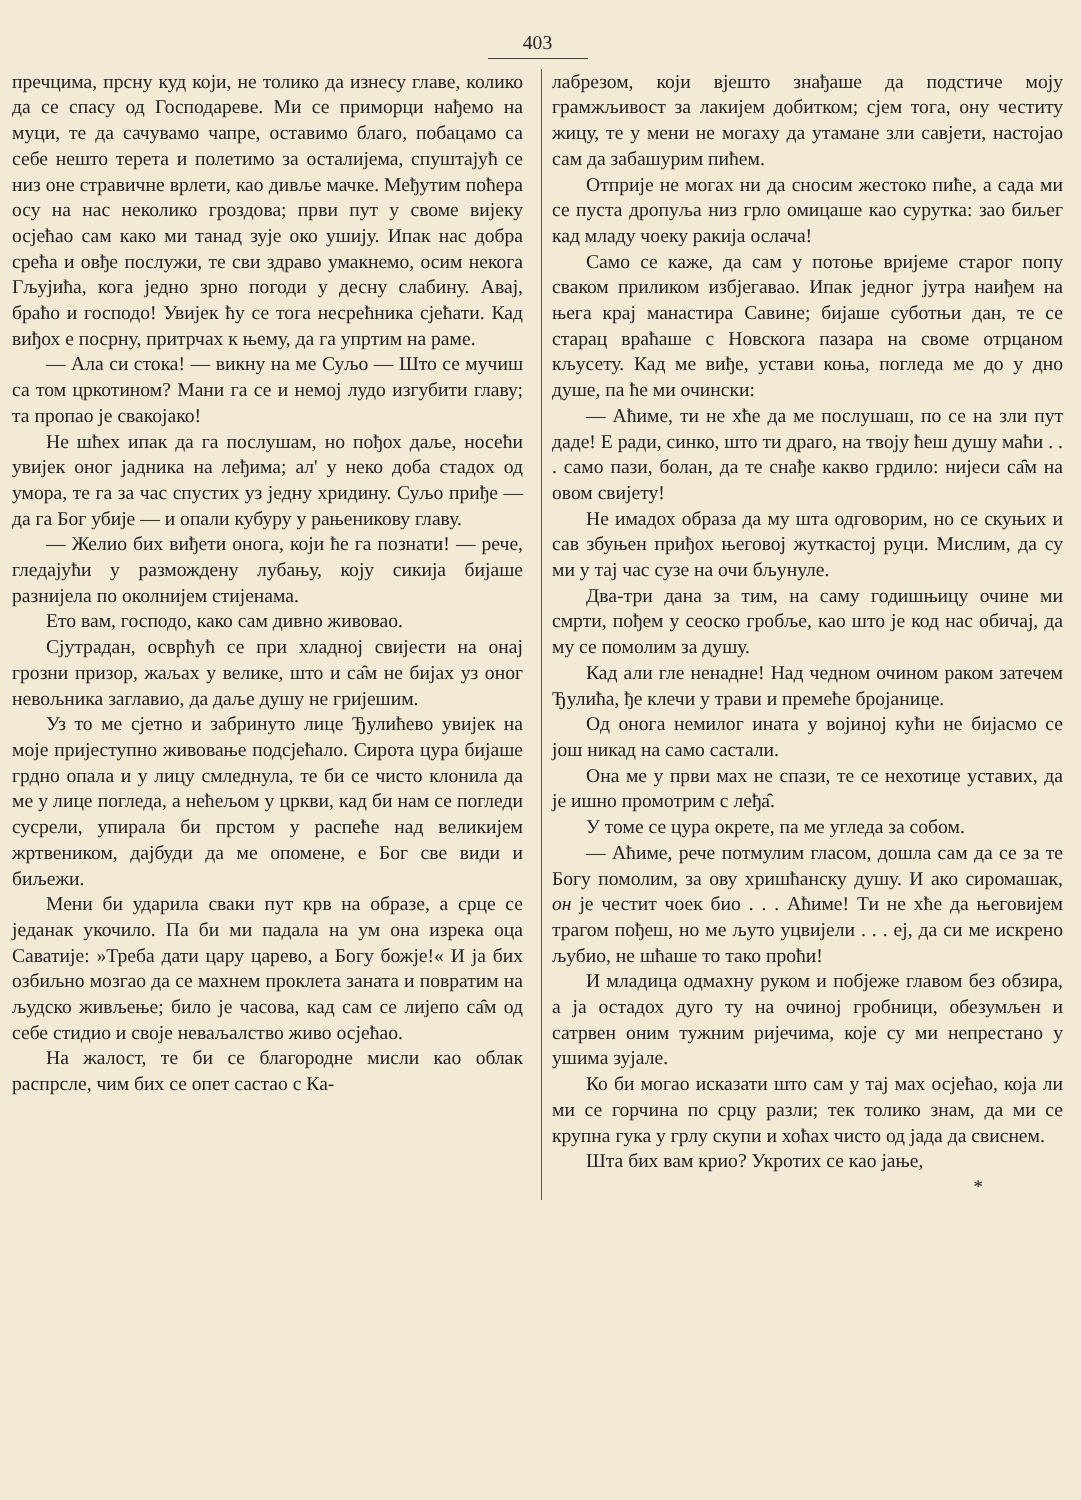403
пречцима, прсну куд који, не толико да изнесу главе, колико да се спасу од Господареве. Ми се приморци нађемо на муци, те да сачувамо чапре, оставимо благо, побацамо са себе нешто терета и полетимо за осталијема, спуштајућ се низ оне стравичне врлети, као дивље мачке. Међутим поћера осу на нас неколико гроздова; први пут у своме вијеку осјећао сам како ми танад зује око ушију. Ипак нас добра срећа и овђе послужи, те сви здраво умакнемо, осим некога Гљујића, кога једно зрно погоди у десну слабину. Авај, браћо и господо! Увијек ћу се тога несрећника сјећати. Кад виђох е посрну, притрчах к њему, да га упртим на раме.
— Ала си стока! — викну на ме Суљо — Што се мучиш са том цркотином? Мани га се и немој лудо изгубити главу; та пропао је свакојако!
Не шћех ипак да га послушам, но пођох даље, носећи увијек оног јадника на леђима; ал' у неко доба стадох од умора, те га за час спустих уз једну хридину. Суљо приђе — да га Бог убије — и опали кубуру у рањеникову главу.
— Желио бих виђети онога, који ће га познати! — рече, гледајући у размождену лубању, коју сикија бијаше разнијела по околнијем стијенама.
Ето вам, господо, како сам дивно живовао.
Сјутрадан, осврћућ се при хладној свијести на онај грозни призор, жаљах у велике, што и са̑м не бијах уз оног невољника заглавио, да даље душу не гријешим.
Уз то ме сјетно и забринуто лице Ђулићево увијек на моје пријеступно живовање подсјећало. Сирота цура бијаше грдно опала и у лицу смледнула, те би се чисто клонила да ме у лице погледа, а нећељом у цркви, кад би нам се погледи сусрели, упирала би прстом у распеће над великијем жртвеником, дајбуди да ме опомене, е Бог све види и биљежи.
Мени би ударила сваки пут крв на образе, а срце се једанак укочило. Па би ми падала на ум она изрека оца Саватије: »Треба дати цару царево, а Богу божје!« И ја бих озбиљно мозгао да се махнем проклета заната и повратим на људско живљење; било је часова, кад сам се лијепо са̑м од себе стидио и своје неваљалство живо осјећао.
На жалост, те би се благородне мисли као облак распрсле, чим бих се опет састао с Ка-
лабрезом, који вјешто знађаше да подстиче моју грамжљивост за лакијем добитком; сјем тога, ону честиту жицу, те у мени не могаху да утамане зли савјети, настојао сам да забашурим пићем.
Отприје не могах ни да сносим жестоко пиће, а сада ми се пуста дропуља низ грло омицаше као сурутка: зао биљег кад младу чоеку ракија ослача!
Само се каже, да сам у потоње вријеме старог попу сваком приликом избјегавао. Ипак једног јутра наиђем на њега крај манастира Савине; бијаше суботњи дан, те се старац враћаше с Новскога пазара на своме отрцаном кљусету. Кад ме виђе, устави коња, погледа ме до у дно душе, па ће ми очински:
— Аћиме, ти не хће да ме послушаш, по се на зли пут даде! Е ради, синко, што ти драго, на твоју ћеш душу маћи . . . само пази, болан, да те снађе какво грдило: нијеси са̑м на овом свијету!
Не имадох образа да му шта одговорим, но се скуњих и сав збуњен приђох његовој жуткастој руци. Мислим, да су ми у тај час сузе на очи бљунуле.
Два-три дана за тим, на саму годишњицу очине ми смрти, пођем у сеоско гробље, као што је код нас обичај, да му се помолим за душу.
Кад али гле ненадне! Над чедном очином раком затечем Ђулића, ђе клечи у трави и премеће бројанице.
Од онога немилог ината у војиној кући не бијасмо се још никад на само састали.
Она ме у први мах не спази, те се нехотице уставих, да је ишно промотрим с леђа̑.
У томе се цура окрете, па ме угледа за собом.
— Аћиме, рече потмулим гласом, дошла сам да се за те Богу помолим, за ову хришћанску душу. И ако сиромашак, он је честит чоек био . . . Аћиме! Ти не хће да његовијем трагом пођеш, но ме љуто уцвијели . . . еј, да си ме искрено љубио, не шћаше то тако проћи!
И младица одмахну руком и побјеже главом без обзира, а ја остадох дуго ту на очиној гробници, обезумљен и сатрвен оним тужним ријечима, које су ми непрестано у ушима зујале.
Ко би могао исказати што сам у тај мах осјећао, која ли ми се горчина по срцу разли; тек толико знам, да ми се крупна гука у грлу скупи и хоћах чисто од јада да свиснем.
Шта бих вам крио? Укротих се као јање,
*